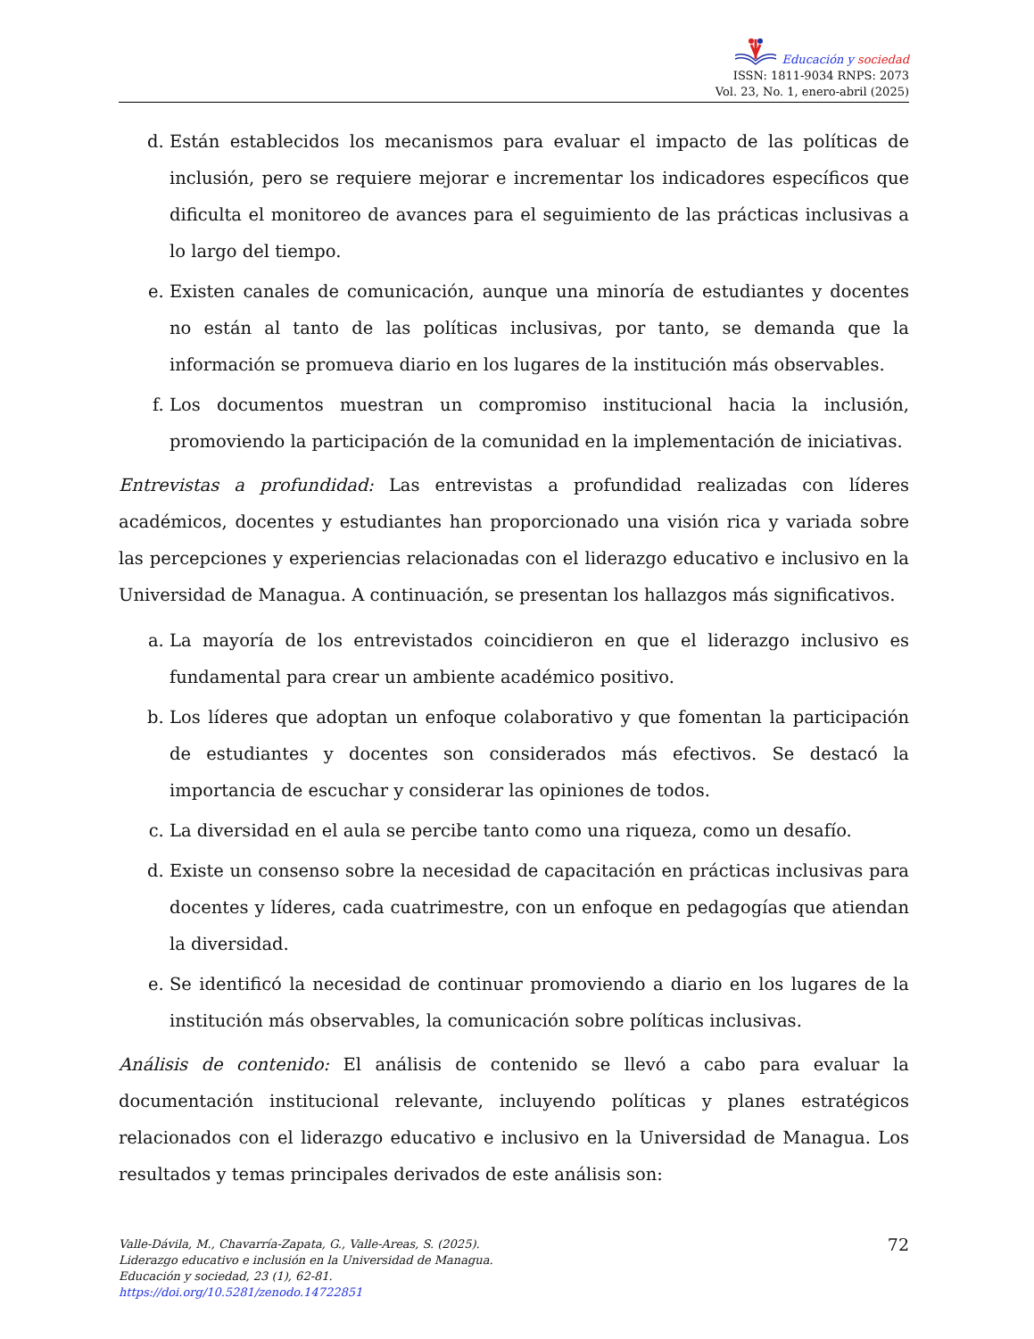Educación y sociedad
ISSN: 1811-9034 RNPS: 2073
Vol. 23, No. 1, enero-abril (2025)
d. Están establecidos los mecanismos para evaluar el impacto de las políticas de inclusión, pero se requiere mejorar e incrementar los indicadores específicos que dificulta el monitoreo de avances para el seguimiento de las prácticas inclusivas a lo largo del tiempo.
e. Existen canales de comunicación, aunque una minoría de estudiantes y docentes no están al tanto de las políticas inclusivas, por tanto, se demanda que la información se promueva diario en los lugares de la institución más observables.
f. Los documentos muestran un compromiso institucional hacia la inclusión, promoviendo la participación de la comunidad en la implementación de iniciativas.
Entrevistas a profundidad: Las entrevistas a profundidad realizadas con líderes académicos, docentes y estudiantes han proporcionado una visión rica y variada sobre las percepciones y experiencias relacionadas con el liderazgo educativo e inclusivo en la Universidad de Managua. A continuación, se presentan los hallazgos más significativos.
a. La mayoría de los entrevistados coincidieron en que el liderazgo inclusivo es fundamental para crear un ambiente académico positivo.
b. Los líderes que adoptan un enfoque colaborativo y que fomentan la participación de estudiantes y docentes son considerados más efectivos. Se destacó la importancia de escuchar y considerar las opiniones de todos.
c. La diversidad en el aula se percibe tanto como una riqueza, como un desafío.
d. Existe un consenso sobre la necesidad de capacitación en prácticas inclusivas para docentes y líderes, cada cuatrimestre, con un enfoque en pedagogías que atiendan la diversidad.
e. Se identificó la necesidad de continuar promoviendo a diario en los lugares de la institución más observables, la comunicación sobre políticas inclusivas.
Análisis de contenido: El análisis de contenido se llevó a cabo para evaluar la documentación institucional relevante, incluyendo políticas y planes estratégicos relacionados con el liderazgo educativo e inclusivo en la Universidad de Managua. Los resultados y temas principales derivados de este análisis son:
Valle-Dávila, M., Chavarría-Zapata, G., Valle-Areas, S. (2025). Liderazgo educativo e inclusión en la Universidad de Managua. Educación y sociedad, 23 (1), 62-81. https://doi.org/10.5281/zenodo.14722851
72